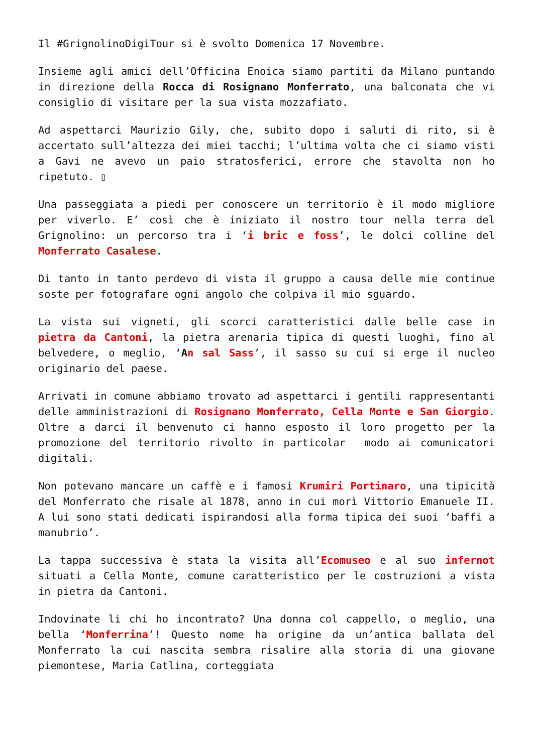Il #GrignolinoDigiTour si è svolto Domenica 17 Novembre.
Insieme agli amici dell’Officina Enoica siamo partiti da Milano puntando in direzione della Rocca di Rosignano Monferrato, una balconata che vi consiglio di visitare per la sua vista mozzafiato.
Ad aspettarci Maurizio Gily, che, subito dopo i saluti di rito, si è accertato sull’altezza dei miei tacchi; l’ultima volta che ci siamo visti a Gavi ne avevo un paio stratosferici, errore che stavolta non ho ripetuto. ▯
Una passeggiata a piedi per conoscere un territorio è il modo migliore per viverlo. E’ così che è iniziato il nostro tour nella terra del Grignolino: un percorso tra i ‘i bric e foss’, le dolci colline del Monferrato Casalese.
Di tanto in tanto perdevo di vista il gruppo a causa delle mie continue soste per fotografare ogni angolo che colpiva il mio sguardo.
La vista sui vigneti, gli scorci caratteristici dalle belle case in pietra da Cantoni, la pietra arenaria tipica di questi luoghi, fino al belvedere, o meglio, ‘An sal Sass’, il sasso su cui si erge il nucleo originario del paese.
Arrivati in comune abbiamo trovato ad aspettarci i gentili rappresentanti delle amministrazioni di Rosignano Monferrato, Cella Monte e San Giorgio. Oltre a darci il benvenuto ci hanno esposto il loro progetto per la promozione del territorio rivolto in particolar modo ai comunicatori digitali.
Non potevano mancare un caffè e i famosi Krumiri Portinaro, una tipicità del Monferrato che risale al 1878, anno in cui morì Vittorio Emanuele II. A lui sono stati dedicati ispirandosi alla forma tipica dei suoi ‘baffi a manubrio’.
La tappa successiva è stata la visita all’Ecomuseo e al suo infernot situati a Cella Monte, comune caratteristico per le costruzioni a vista in pietra da Cantoni.
Indovinate li chi ho incontrato? Una donna col cappello, o meglio, una bella ‘Monferrina’! Questo nome ha origine da un’antica ballata del Monferrato la cui nascita sembra risalire alla storia di una giovane piemontese, Maria Catlina, corteggiata